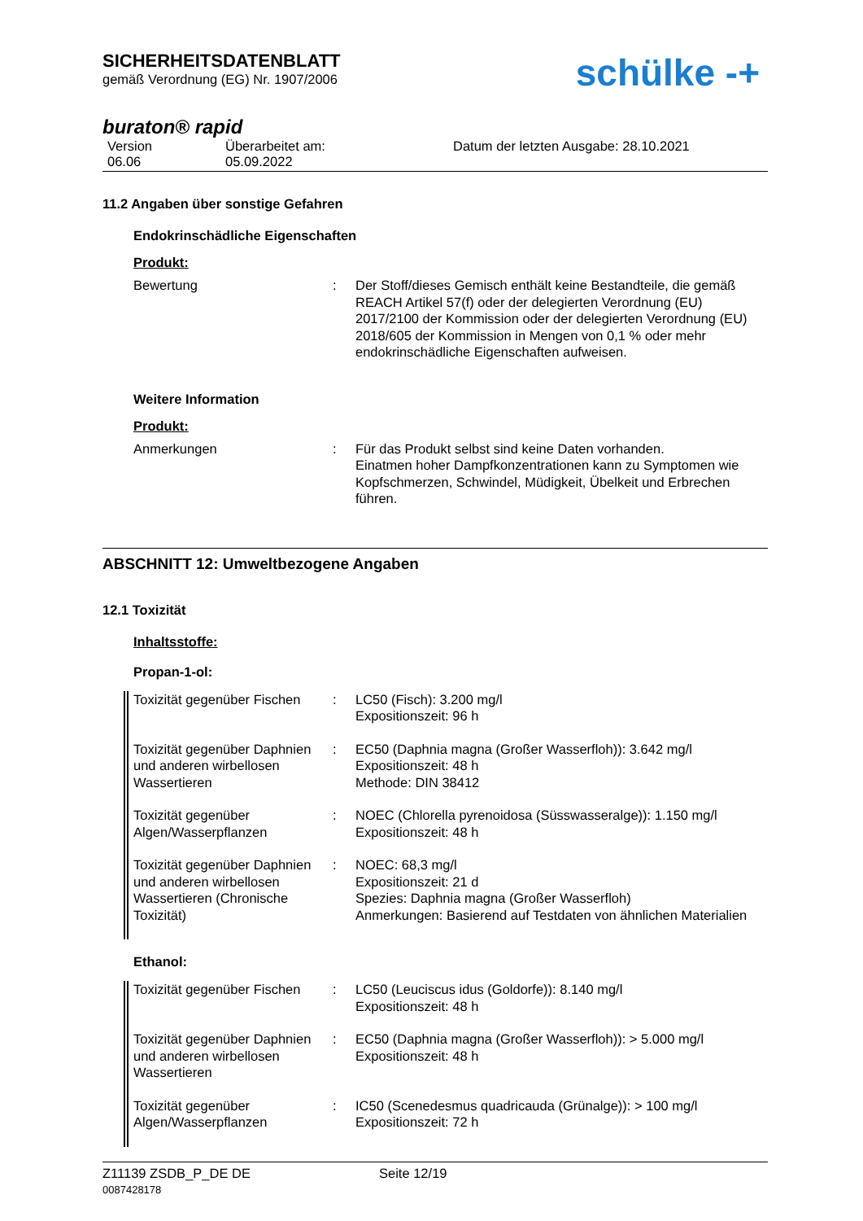SICHERHEITSDATENBLATT
gemäß Verordnung (EG) Nr. 1907/2006
schülke -+
buraton® rapid
Version
06.06
Überarbeitet am:
05.09.2022
Datum der letzten Ausgabe: 28.10.2021
11.2 Angaben über sonstige Gefahren
Endokrinschädliche Eigenschaften
Produkt:
| Bewertung | : | Der Stoff/dieses Gemisch enthält keine Bestandteile, die gemäß REACH Artikel 57(f) oder der delegierten Verordnung (EU) 2017/2100 der Kommission oder der delegierten Verordnung (EU) 2018/605 der Kommission in Mengen von 0,1 % oder mehr endokrinschädliche Eigenschaften aufweisen. |
Weitere Information
Produkt:
| Anmerkungen | : | Für das Produkt selbst sind keine Daten vorhanden. Einatmen hoher Dampfkonzentrationen kann zu Symptomen wie Kopfschmerzen, Schwindel, Müdigkeit, Übelkeit und Erbrechen führen. |
ABSCHNITT 12: Umweltbezogene Angaben
12.1 Toxizität
Inhaltsstoffe:
Propan-1-ol:
| Toxizität gegenüber Fischen | : | LC50 (Fisch): 3.200 mg/l Expositionszeit: 96 h |
| Toxizität gegenüber Daphnien und anderen wirbellosen Wassertieren | : | EC50 (Daphnia magna (Großer Wasserfloh)): 3.642 mg/l Expositionszeit: 48 h Methode: DIN 38412 |
| Toxizität gegenüber Algen/Wasserpflanzen | : | NOEC (Chlorella pyrenoidosa (Süsswasseralge)): 1.150 mg/l Expositionszeit: 48 h |
| Toxizität gegenüber Daphnien und anderen wirbellosen Wassertieren (Chronische Toxizität) | : | NOEC: 68,3 mg/l Expositionszeit: 21 d Spezies: Daphnia magna (Großer Wasserfloh) Anmerkungen: Basierend auf Testdaten von ähnlichen Materialien |
Ethanol:
| Toxizität gegenüber Fischen | : | LC50 (Leuciscus idus (Goldorfe)): 8.140 mg/l Expositionszeit: 48 h |
| Toxizität gegenüber Daphnien und anderen wirbellosen Wassertieren | : | EC50 (Daphnia magna (Großer Wasserfloh)): > 5.000 mg/l Expositionszeit: 48 h |
| Toxizität gegenüber Algen/Wasserpflanzen | : | IC50 (Scenedesmus quadricauda (Grünalge)): > 100 mg/l Expositionszeit: 72 h |
Z11139 ZSDB_P_DE DE
0087428178
Seite 12/19